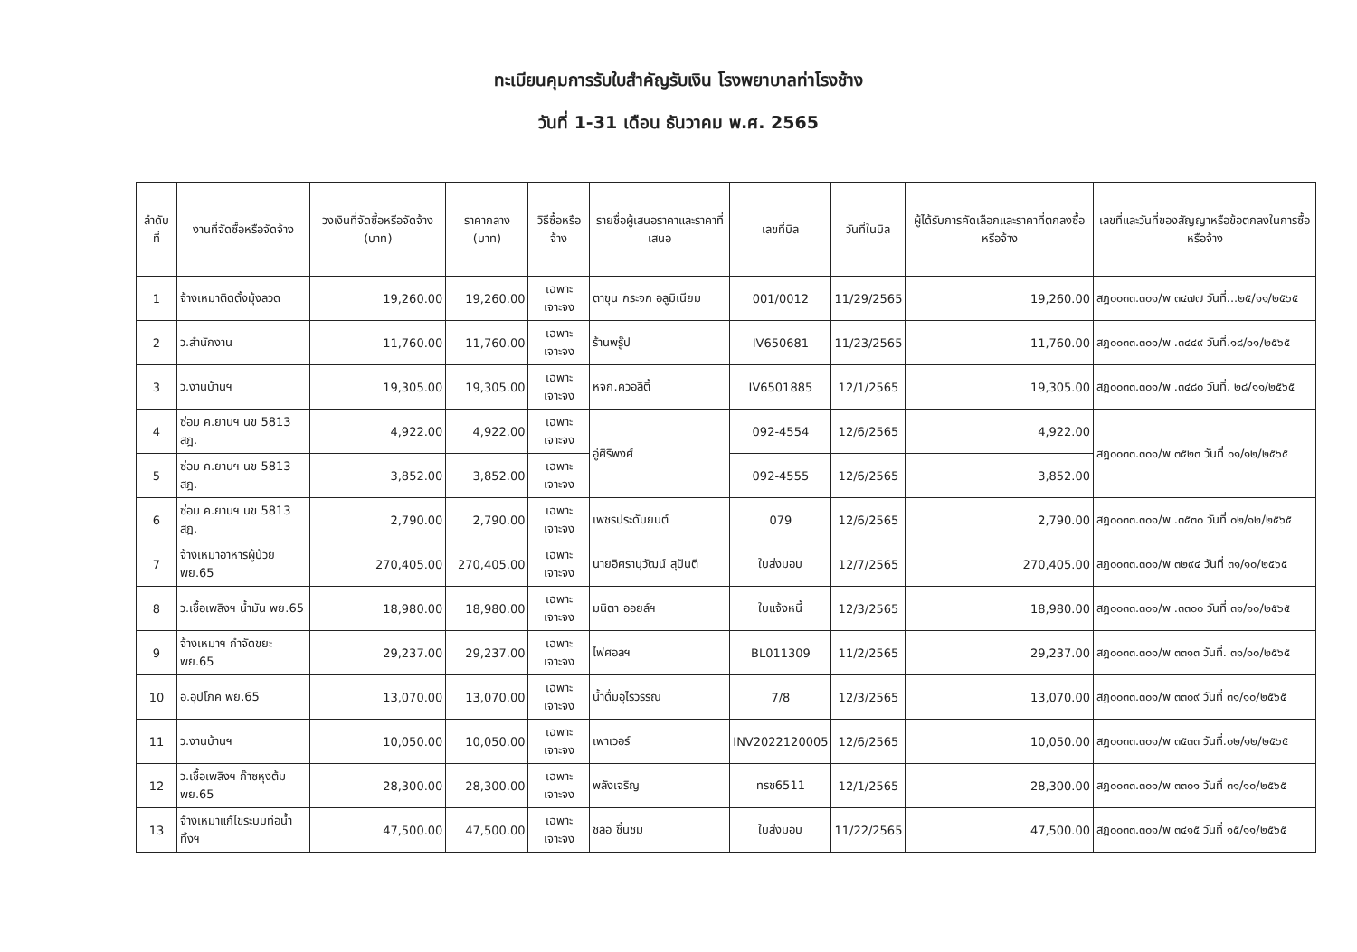ทะเบียนคุมการรับใบสำคัญรับเงิน โรงพยาบาลท่าโรงช้าง
วันที่ 1-31 เดือน ธันวาคม พ.ศ. 2565
| ลำดับ ที่ | งานที่จัดซื้อหรือจัดจ้าง | วงเงินที่จัดซื้อหรือจัดจ้าง (บาท) | ราคากลาง (บาท) | วิธีซื้อหรือจ้าง | รายชื่อผู้เสนอราคาและราคาที่เสนอ | เลขที่บิล | วันที่ในบิล | ผู้ได้รับการคัดเลือกและราคาที่ตกลงซื้อหรือจ้าง | เลขที่และวันที่ของสัญญาหรือข้อตกลงในการซื้อหรือจ้าง |
| --- | --- | --- | --- | --- | --- | --- | --- | --- | --- |
| 1 | จ้างเหมาติดตั้งมุ้งลวด | 19,260.00 | 19,260.00 | เฉพาะเจาะจง | ตาขุน กระจก อลูมิเนียม | 001/0012 | 11/29/2565 | 19,260.00 | สฎ๐๐๓๓.๓๐๑/พ ๓๔๗๗ วันที่...๒๕/๑๑/๒๕๖๕ |
| 2 | ว.สำนักงาน | 11,760.00 | 11,760.00 | เฉพาะเจาะจง | ร้านพรู๊ป | IV650681 | 11/23/2565 | 11,760.00 | สฎ๐๐๓๓.๓๐๑/พ .๓๔๔๙ วันที่.๑๘/๑๑/๒๕๖๕ |
| 3 | ว.งานบ้านฯ | 19,305.00 | 19,305.00 | เฉพาะเจาะจง | หจก.ควอลิตี้ | IV6501885 | 12/1/2565 | 19,305.00 | สฎ๐๐๓๓.๓๐๑/พ .๓๔๘๐ วันที่. ๒๘/๑๑/๒๕๖๕ |
| 4 | ซ่อม ค.ยานฯ นข 5813 สฎ. | 4,922.00 | 4,922.00 | เฉพาะเจาะจง | อู่ศิริพงศ์ | 092-4554 | 12/6/2565 | 4,922.00 | สฎ๐๐๓๓.๓๐๑/พ ๓๕๒๓ วันที่ ๐๑/๑๒/๒๕๖๕ |
| 5 | ซ่อม ค.ยานฯ นข 5813 สฎ. | 3,852.00 | 3,852.00 | เฉพาะเจาะจง | | 092-4555 | 12/6/2565 | 3,852.00 | |
| 6 | ซ่อม ค.ยานฯ นข 5813 สฎ. | 2,790.00 | 2,790.00 | เฉพาะเจาะจง | เพชรประดับยนต์ | 079 | 12/6/2565 | 2,790.00 | สฎ๐๐๓๓.๓๐๑/พ .๓๕๓๐ วันที่ ๐๒/๑๒/๒๕๖๕ |
| 7 | จ้างเหมาอาหารผู้ป่วย พย.65 | 270,405.00 | 270,405.00 | เฉพาะเจาะจง | นายอิศรานุวัฒน์ สุปันตี | ใบส่งมอบ | 12/7/2565 | 270,405.00 | สฎ๐๐๓๓.๓๐๑/พ ๓๒๙๔ วันที่ ๓๑/๑๐/๒๕๖๕ |
| 8 | ว.เชื้อเพลิงฯ น้ำมัน พย.65 | 18,980.00 | 18,980.00 | เฉพาะเจาะจง | มนิตา ออยล์ฯ | ใบแจ้งหนี้ | 12/3/2565 | 18,980.00 | สฎ๐๐๓๓.๓๐๑/พ .๓๓๐๐ วันที่ ๓๑/๑๐/๒๕๖๕ |
| 9 | จ้างเหมาฯ กำจัดขยะ พย.65 | 29,237.00 | 29,237.00 | เฉพาะเจาะจง | ไฟศอลฯ | BL011309 | 11/2/2565 | 29,237.00 | สฎ๐๐๓๓.๓๐๑/พ ๓๓๑๓ วันที่. ๓๑/๑๐/๒๕๖๕ |
| 10 | อ.อุปโภค พย.65 | 13,070.00 | 13,070.00 | เฉพาะเจาะจง | น้ำดื่มอุไรวรรณ | 7/8 | 12/3/2565 | 13,070.00 | สฎ๐๐๓๓.๓๐๑/พ ๓๓๐๙ วันที่ ๓๑/๑๐/๒๕๖๕ |
| 11 | ว.งานบ้านฯ | 10,050.00 | 10,050.00 | เฉพาะเจาะจง | เพาเวอร์ | INV2022120005 | 12/6/2565 | 10,050.00 | สฎ๐๐๓๓.๓๐๑/พ ๓๕๓๓ วันที่.๐๒/๑๒/๒๕๖๕ |
| 12 | ว.เชื้อเพลิงฯ ก๊าซหุงต้ม พย.65 | 28,300.00 | 28,300.00 | เฉพาะเจาะจง | พลังเจริญ | ทรช6511 | 12/1/2565 | 28,300.00 | สฎ๐๐๓๓.๓๐๑/พ ๓๓๐๑ วันที่ ๓๑/๑๐/๒๕๖๕ |
| 13 | จ้างเหมาแก้ไขระบบท่อน้ำทิ้งฯ | 47,500.00 | 47,500.00 | เฉพาะเจาะจง | ชลอ ชื่นชม | ใบส่งมอบ | 11/22/2565 | 47,500.00 | สฎ๐๐๓๓.๓๐๑/พ ๓๔๑๕ วันที่ ๑๕/๑๑/๒๕๖๕ |